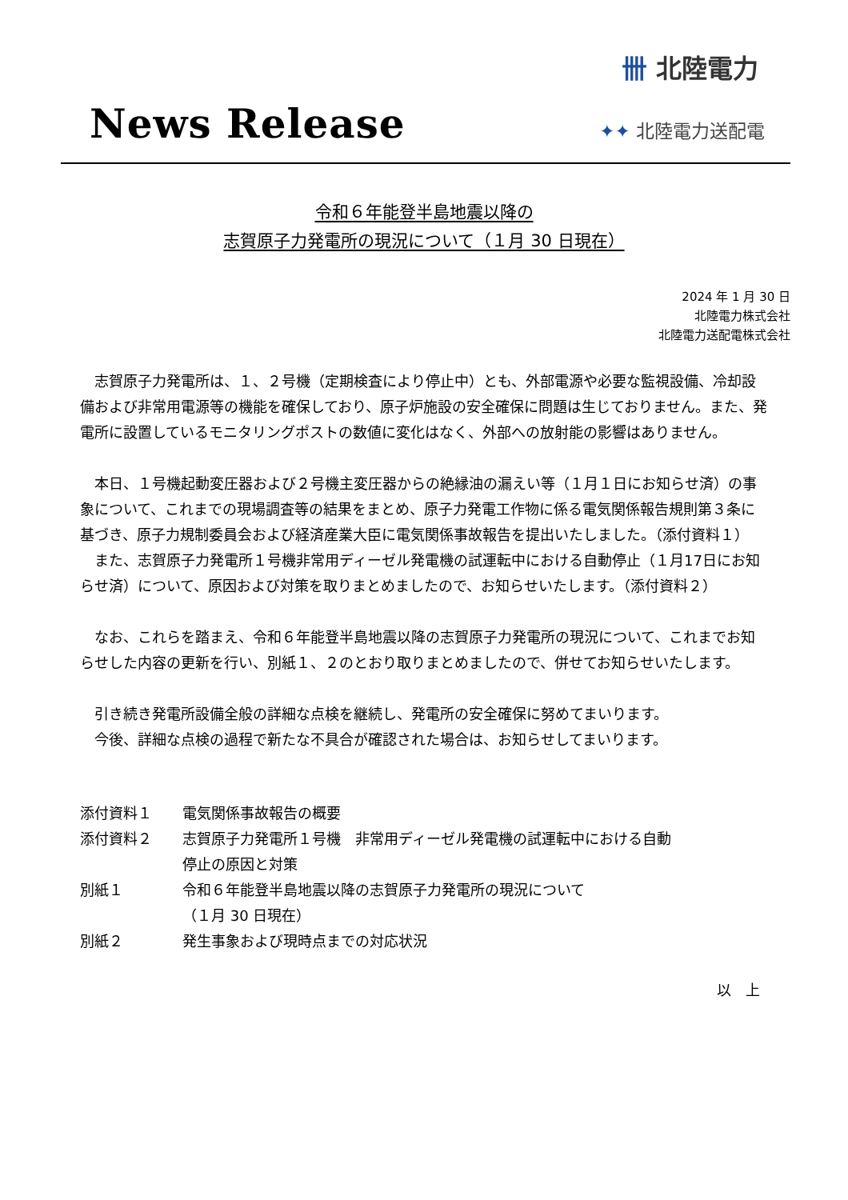卌 北陸電力
News Release ✦✦ 北陸電力送配電
令和６年能登半島地震以降の
志賀原子力発電所の現況について（１月 30 日現在）
2024 年 1 月 30 日
北陸電力株式会社
北陸電力送配電株式会社
志賀原子力発電所は、１、２号機（定期検査により停止中）とも、外部電源や必要な監視設備、冷却設備および非常用電源等の機能を確保しており、原子炉施設の安全確保に問題は生じておりません。また、発電所に設置しているモニタリングポストの数値に変化はなく、外部への放射能の影響はありません。
本日、１号機起動変圧器および２号機主変圧器からの絶縁油の漏えい等（１月１日にお知らせ済）の事象について、これまでの現場調査等の結果をまとめ、原子力発電工作物に係る電気関係報告規則第３条に基づき、原子力規制委員会および経済産業大臣に電気関係事故報告を提出いたしました。（添付資料１）
また、志賀原子力発電所１号機非常用ディーゼル発電機の試運転中における自動停止（１月17日にお知らせ済）について、原因および対策を取りまとめましたので、お知らせいたします。（添付資料２）
なお、これらを踏まえ、令和６年能登半島地震以降の志賀原子力発電所の現況について、これまでお知らせした内容の更新を行い、別紙１、２のとおり取りまとめましたので、併せてお知らせいたします。
引き続き発電所設備全般の詳細な点検を継続し、発電所の安全確保に努めてまいります。
今後、詳細な点検の過程で新たな不具合が確認された場合は、お知らせしてまいります。
| 添付資料１ | 電気関係事故報告の概要 |
| 添付資料２ | 志賀原子力発電所１号機 非常用ディーゼル発電機の試運転中における自動 停止の原因と対策 |
| 別紙１ | 令和６年能登半島地震以降の志賀原子力発電所の現況について （１月 30 日現在） |
| 別紙２ | 発生事象および現時点までの対応状況 |
以　上